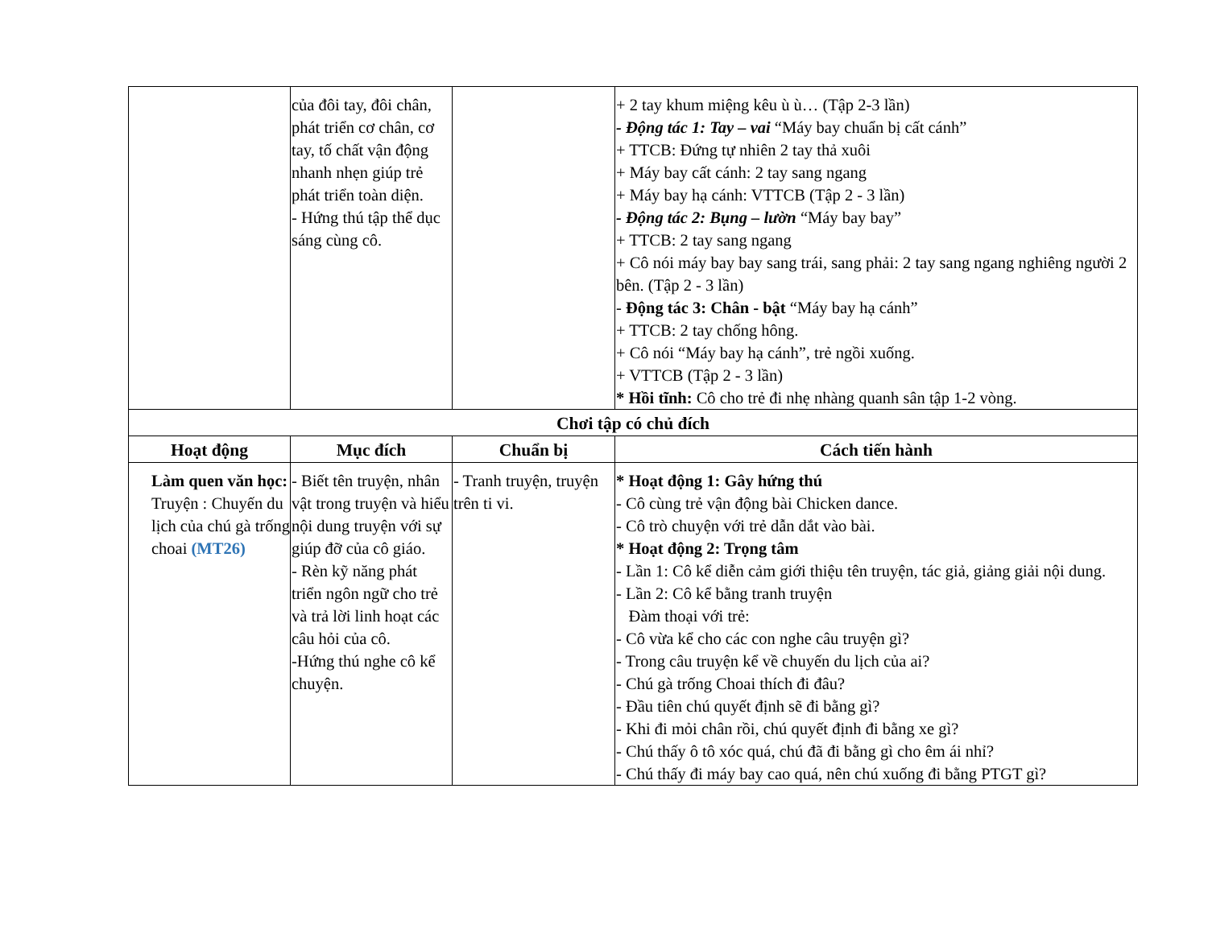| | của đôi tay, đôi chân, phát triển cơ chân, cơ tay, tố chất vận động nhanh nhẹn giúp trẻ phát triển toàn diện. - Hứng thú tập thể dục sáng cùng cô. | | + 2 tay khum miệng kêu ù ù… (Tập 2-3 lần) - Động tác 1: Tay – vai “Máy bay chuẩn bị cất cánh” + TTCB: Đứng tự nhiên 2 tay thả xuôi + Máy bay cất cánh: 2 tay sang ngang + Máy bay hạ cánh: VTTCB (Tập 2 - 3 lần) - Động tác 2: Bụng – lườn “Máy bay bay” + TTCB: 2 tay sang ngang + Cô nói máy bay bay sang trái, sang phải: 2 tay sang ngang nghiêng người 2 bên. (Tập 2 - 3 lần) - Động tác 3: Chân - bật “Máy bay hạ cánh” + TTCB: 2 tay chống hông. + Cô nói “Máy bay hạ cánh”, trẻ ngồi xuống. + VTTCB (Tập 2 - 3 lần) * Hồi tĩnh: Cô cho trẻ đi nhẹ nhàng quanh sân tập 1-2 vòng. |
| Chơi tập có chủ đích | | | |
| Hoạt động | Mục đích | Chuẩn bị | Cách tiến hành |
| Làm quen văn học: Truyện : Chuyến du lịch của chú gà trống choai (MT26) | - Biết tên truyện, nhân vật trong truyện và hiểu nội dung truyện với sự giúp đỡ của cô giáo. - Rèn kỹ năng phát triển ngôn ngữ cho trẻ và trả lời linh hoạt các câu hỏi của cô. -Hứng thú nghe cô kể chuyện. | - Tranh truyện, truyện trên ti vi. | * Hoạt động 1: Gây hứng thú - Cô cùng trẻ vận động bài Chicken dance. - Cô trò chuyện với trẻ dẫn dắt vào bài. * Hoạt động 2: Trọng tâm - Lần 1: Cô kể diễn cảm giới thiệu tên truyện, tác giả, giảng giải nội dung. - Lần 2: Cô kể bằng tranh truyện Đàm thoại với trẻ: - Cô vừa kể cho các con nghe câu truyện gì? - Trong câu truyện kể về chuyến du lịch của ai? - Chú gà trống Choai thích đi đâu? - Đầu tiên chú quyết định sẽ đi bằng gì? - Khi đi mỏi chân rồi, chú quyết định đi bằng xe gì? - Chú thấy ô tô xóc quá, chú đã đi bằng gì cho êm ái nhỉ? - Chú thấy đi máy bay cao quá, nên chú xuống đi bằng PTGT gì? |